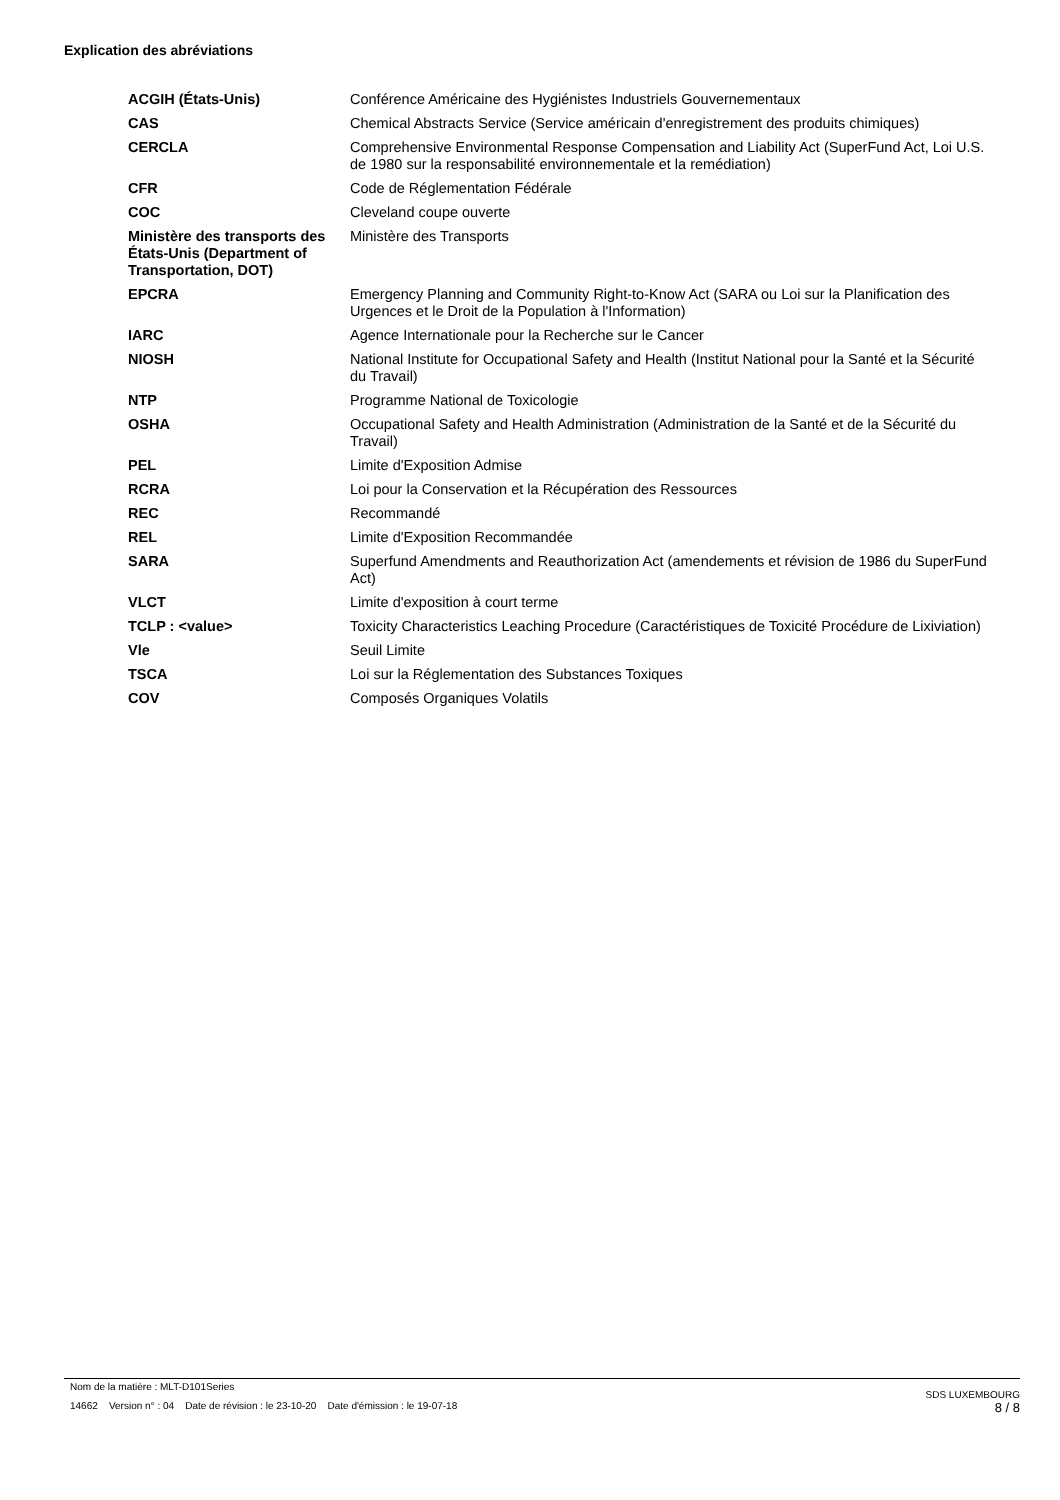Explication des abréviations
| ACGIH (États-Unis) | Conférence Américaine des Hygiénistes Industriels Gouvernementaux |
| CAS | Chemical Abstracts Service (Service américain d'enregistrement des produits chimiques) |
| CERCLA | Comprehensive Environmental Response Compensation and Liability Act (SuperFund Act, Loi U.S. de 1980 sur la responsabilité environnementale et la remédiation) |
| CFR | Code de Réglementation Fédérale |
| COC | Cleveland coupe ouverte |
| Ministère des transports des États-Unis (Department of Transportation, DOT) | Ministère des Transports |
| EPCRA | Emergency Planning and Community Right-to-Know Act (SARA ou Loi sur la Planification des Urgences et le Droit de la Population à l'Information) |
| IARC | Agence Internationale pour la Recherche sur le Cancer |
| NIOSH | National Institute for Occupational Safety and Health (Institut National pour la Santé et la Sécurité du Travail) |
| NTP | Programme National de Toxicologie |
| OSHA | Occupational Safety and Health Administration (Administration de la Santé et de la Sécurité du Travail) |
| PEL | Limite d'Exposition Admise |
| RCRA | Loi pour la Conservation et la Récupération des Ressources |
| REC | Recommandé |
| REL | Limite d'Exposition Recommandée |
| SARA | Superfund Amendments and Reauthorization Act (amendements et révision de 1986 du SuperFund Act) |
| VLCT | Limite d'exposition à court terme |
| TCLP : <value> | Toxicity Characteristics Leaching Procedure (Caractéristiques de Toxicité Procédure de Lixiviation) |
| Vle | Seuil Limite |
| TSCA | Loi sur la Réglementation des Substances Toxiques |
| COV | Composés Organiques Volatils |
Nom de la matière : MLT-D101Series
14662 Version n° : 04 Date de révision : le 23-10-20 Date d'émission : le 19-07-18
SDS LUXEMBOURG
8 / 8